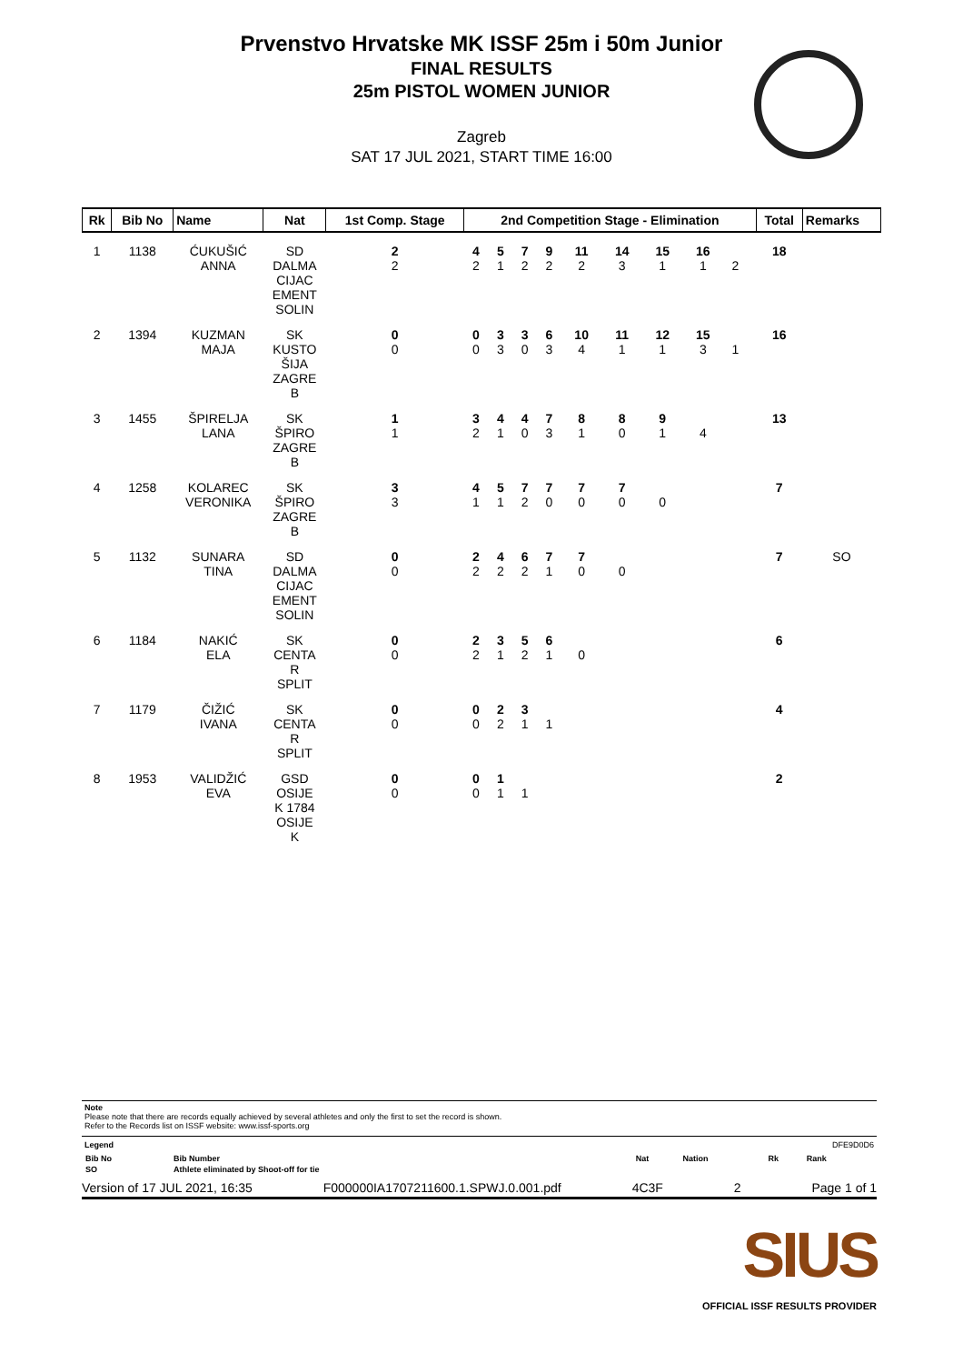Prvenstvo Hrvatske MK ISSF 25m i 50m Junior
FINAL RESULTS
25m PISTOL WOMEN JUNIOR
Zagreb
SAT 17 JUL 2021, START TIME 16:00
| Rk | Bib No | Name | Nat | 1st Comp. Stage | 2nd Competition Stage - Elimination | | | | | | | | | | Total | Remarks |
| --- | --- | --- | --- | --- | --- | --- | --- | --- | --- | --- | --- | --- | --- | --- | --- | --- |
| 1 | 1138 | ĆUKUŠIĆ ANNA | SD DALMA CIJAC EMENT SOLIN | 2 2 | 4 2 | 5 1 | 7 2 | 9 2 | 11 2 | 14 3 | 15 1 | 16 1 | 2 | | 18 | |
| 2 | 1394 | KUZMAN MAJA | SK KUSTO ŠIJA ZAGRE B | 0 0 | 0 0 | 3 3 | 3 0 | 6 3 | 10 4 | 11 1 | 12 1 | 15 3 | 1 | | 16 | |
| 3 | 1455 | ŠPIRELJA LANA | SK ŠPIRO ZAGRE B | 1 1 | 3 2 | 4 1 | 4 0 | 7 3 | 8 1 | 8 0 | 9 1 | 4 | | | 13 | |
| 4 | 1258 | KOLAREC VERONIKA | SK ŠPIRO ZAGRE B | 3 3 | 4 1 | 5 1 | 7 2 | 7 0 | 7 0 | 7 0 | 0 | | | | 7 | |
| 5 | 1132 | SUNARA TINA | SD DALMA CIJAC EMENT SOLIN | 0 0 | 2 2 | 4 2 | 6 2 | 7 1 | 7 0 | 0 | | | | | 7 | SO |
| 6 | 1184 | NAKIĆ ELA | SK CENTA R SPLIT | 0 0 | 2 2 | 3 1 | 5 2 | 6 1 | 0 | | | | | | 6 | |
| 7 | 1179 | ČIŽIĆ IVANA | SK CENTA R SPLIT | 0 0 | 0 0 | 2 2 | 3 1 | 1 | | | | | | | 4 | |
| 8 | 1953 | VALIDŽIĆ EVA | GSD OSIJE K 1784 OSIJE K | 0 0 | 0 0 | 1 1 | 1 | | | | | | | | 2 | |
Note
Please note that there are records equally achieved by several athletes and only the first to set the record is shown.
Refer to the Records list on ISSF website: www.issf-sports.org
Legend DFE9D0D6
| Bib No | Bib Number | Nat | Nation | Rk | Rank |
| SO | Athlete eliminated by Shoot-off for tie | | | | |
Version of 17 JUL 2021, 16:35 F000000IA1707211600.1.SPWJ.0.001.pdf 4C3F 2 Page 1 of 1
SIUS
OFFICIAL ISSF RESULTS PROVIDER